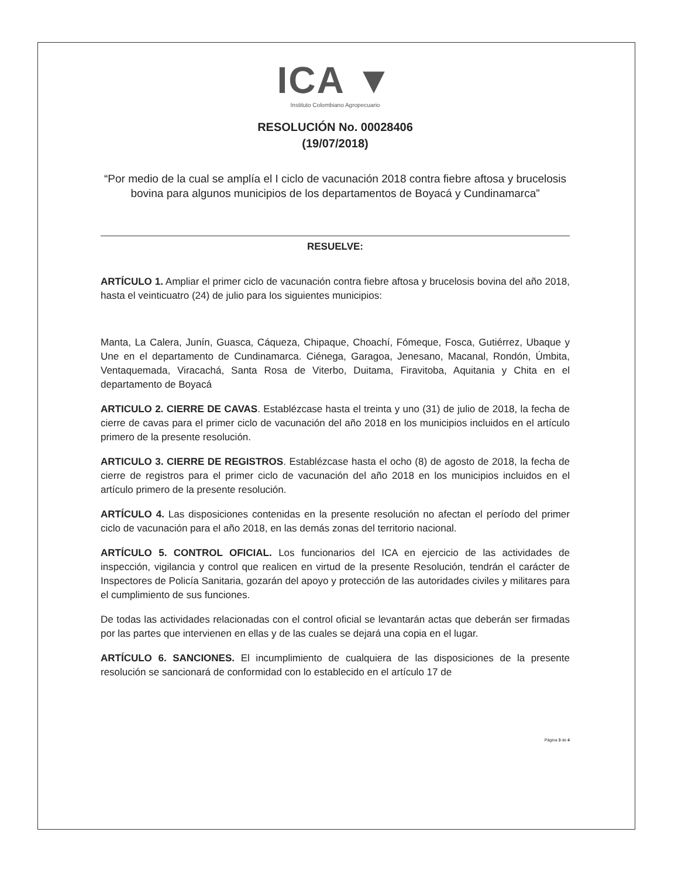ICA ▼
Instituto Colombiano Agropecuario
RESOLUCIÓN No. 00028406
(19/07/2018)
“Por medio de la cual se amplía el I ciclo de vacunación 2018 contra fiebre aftosa y brucelosis bovina para algunos municipios de los departamentos de Boyacá y Cundinamarca”
RESUELVE:
ARTÍCULO 1. Ampliar el primer ciclo de vacunación contra fiebre aftosa y brucelosis bovina del año 2018, hasta el veinticuatro (24) de julio para los siguientes municipios:
Manta, La Calera, Junín, Guasca, Cáqueza, Chipaque, Choachí, Fómeque, Fosca, Gutiérrez, Ubaque y Une en el departamento de Cundinamarca. Ciénega, Garagoa, Jenesano, Macanal, Rondón, Úmbita, Ventaquemada, Viracachá, Santa Rosa de Viterbo, Duitama, Firavitoba, Aquitania y Chita en el departamento de Boyacá
ARTICULO 2. CIERRE DE CAVAS. Establézcase hasta el treinta y uno (31) de julio de 2018, la fecha de cierre de cavas para el primer ciclo de vacunación del año 2018 en los municipios incluidos en el artículo primero de la presente resolución.
ARTICULO 3. CIERRE DE REGISTROS. Establézcase hasta el ocho (8) de agosto de 2018, la fecha de cierre de registros para el primer ciclo de vacunación del año 2018 en los municipios incluidos en el artículo primero de la presente resolución.
ARTÍCULO 4. Las disposiciones contenidas en la presente resolución no afectan el período del primer ciclo de vacunación para el año 2018, en las demás zonas del territorio nacional.
ARTÍCULO 5. CONTROL OFICIAL. Los funcionarios del ICA en ejercicio de las actividades de inspección, vigilancia y control que realicen en virtud de la presente Resolución, tendrán el carácter de Inspectores de Policía Sanitaria, gozarán del apoyo y protección de las autoridades civiles y militares para el cumplimiento de sus funciones.
De todas las actividades relacionadas con el control oficial se levantarán actas que deberán ser firmadas por las partes que intervienen en ellas y de las cuales se dejará una copia en el lugar.
ARTÍCULO 6. SANCIONES. El incumplimiento de cualquiera de las disposiciones de la presente resolución se sancionará de conformidad con lo establecido en el artículo 17 de
Página 3 de 4